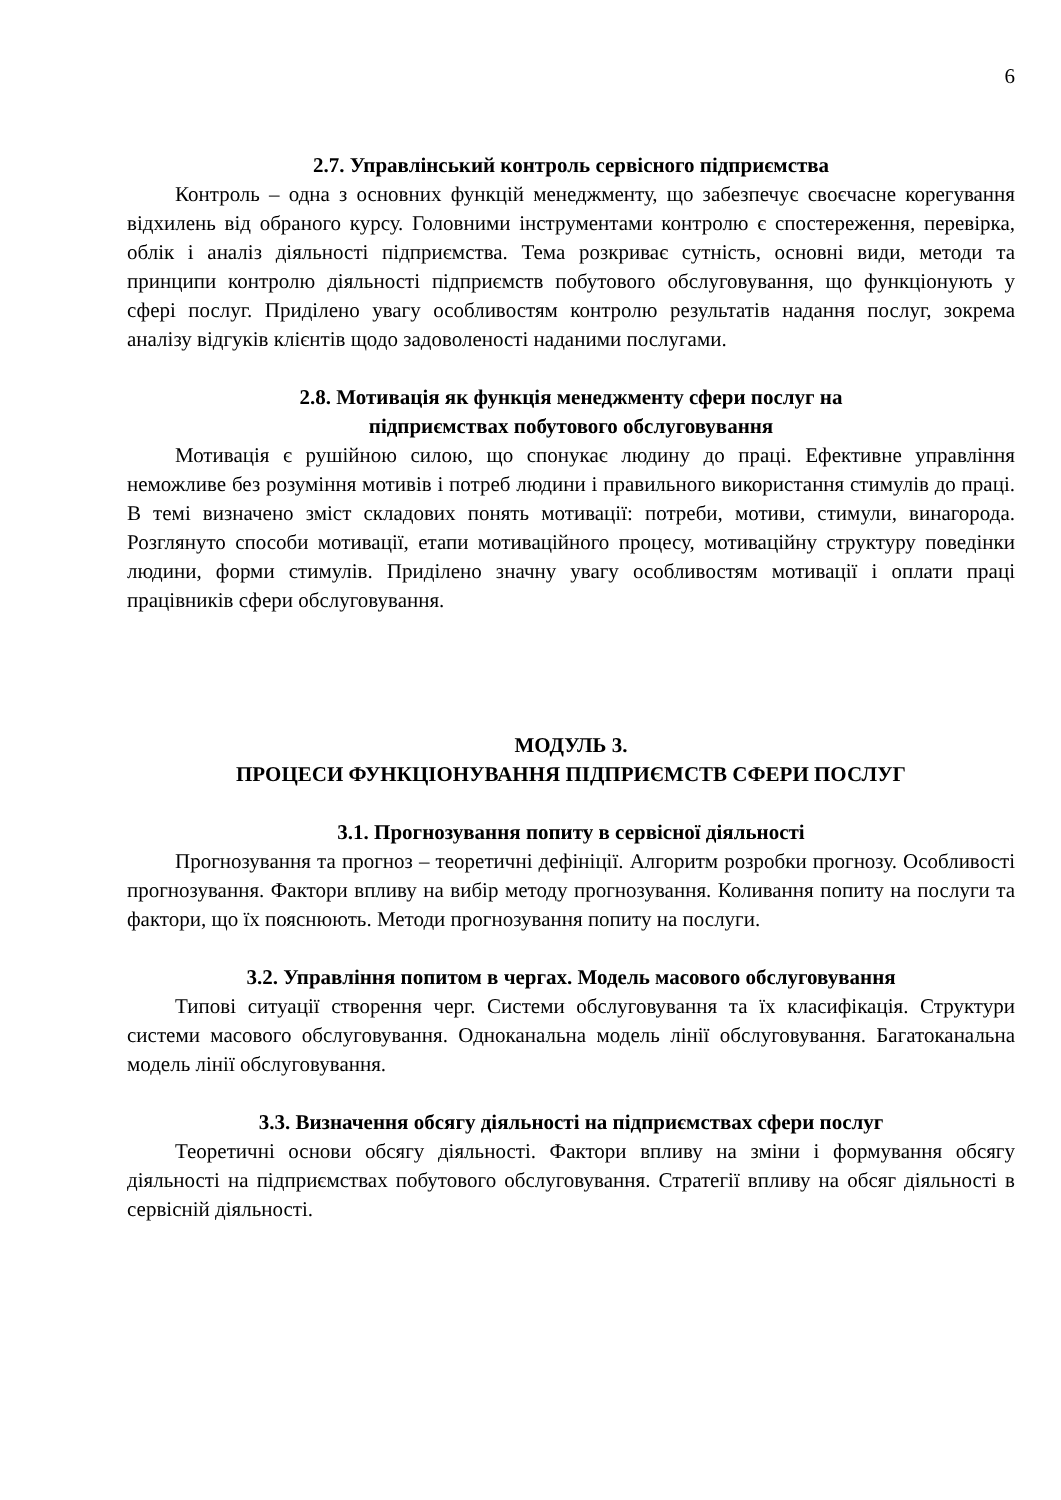6
2.7. Управлінський контроль сервісного підприємства
Контроль – одна з основних функцій менеджменту, що забезпечує своєчасне корегування відхилень від обраного курсу. Головними інструментами контролю є спостереження, перевірка, облік і аналіз діяльності підприємства. Тема розкриває сутність, основні види, методи та принципи контролю діяльності підприємств побутового обслуговування, що функціонують у сфері послуг. Приділено увагу особливостям контролю результатів надання послуг, зокрема аналізу відгуків клієнтів щодо задоволеності наданими послугами.
2.8. Мотивація як функція менеджменту сфери послуг на
підприємствах побутового обслуговування
Мотивація є рушійною силою, що спонукає людину до праці. Ефективне управління неможливе без розуміння мотивів і потреб людини і правильного використання стимулів до праці. В темі визначено зміст складових понять мотивації: потреби, мотиви, стимули, винагорода. Розглянуто способи мотивації, етапи мотиваційного процесу, мотиваційну структуру поведінки людини, форми стимулів. Приділено значну увагу особливостям мотивації і оплати праці працівників сфери обслуговування.
МОДУЛЬ 3.
ПРОЦЕСИ ФУНКЦІОНУВАННЯ ПІДПРИЄМСТВ СФЕРИ ПОСЛУГ
3.1. Прогнозування попиту в сервісної діяльності
Прогнозування та прогноз – теоретичні дефініції. Алгоритм розробки прогнозу. Особливості прогнозування. Фактори впливу на вибір методу прогнозування. Коливання попиту на послуги та фактори, що їх пояснюють. Методи прогнозування попиту на послуги.
3.2. Управління попитом в чергах. Модель масового обслуговування
Типові ситуації створення черг. Системи обслуговування та їх класифікація. Структури системи масового обслуговування. Одноканальна модель лінії обслуговування. Багатоканальна модель лінії обслуговування.
3.3. Визначення обсягу діяльності на підприємствах сфери послуг
Теоретичні основи обсягу діяльності. Фактори впливу на зміни і формування обсягу діяльності на підприємствах побутового обслуговування. Стратегії впливу на обсяг діяльності в сервісній діяльності.